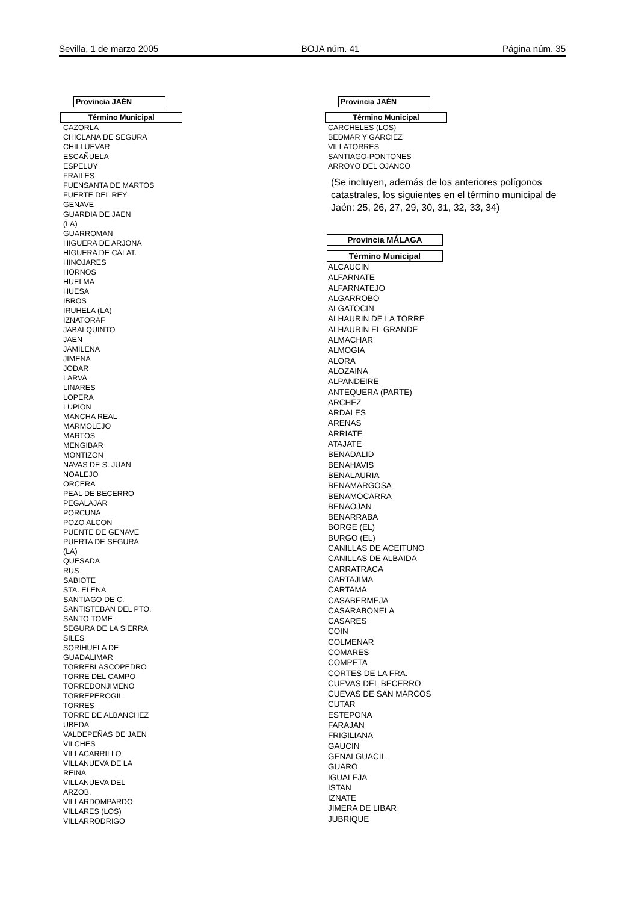Sevilla, 1 de marzo 2005 BOJA núm. 41 Página núm. 35
Provincia JAÉN
Término Municipal
CAZORLA
CHICLANA DE SEGURA
CHILLUEVAR
ESCAÑUELA
ESPELUY
FRAILES
FUENSANTA DE MARTOS
FUERTE DEL REY
GENAVE
GUARDIA DE JAEN
(LA)
GUARROMAN
HIGUERA DE ARJONA
HIGUERA DE CALAT.
HINOJARES
HORNOS
HUELMA
HUESA
IBROS
IRUHELA (LA)
IZNATORAF
JABALQUINTO
JAEN
JAMILENA
JIMENA
JODAR
LARVA
LINARES
LOPERA
LUPION
MANCHA REAL
MARMOLEJO
MARTOS
MENGIBAR
MONTIZON
NAVAS DE S. JUAN
NOALEJO
ORCERA
PEAL DE BECERRO
PEGALAJAR
PORCUNA
POZO ALCON
PUENTE DE GENAVE
PUERTA DE SEGURA
(LA)
QUESADA
RUS
SABIOTE
STA. ELENA
SANTIAGO DE C.
SANTISTEBAN DEL PTO.
SANTO TOME
SEGURA DE LA SIERRA
SILES
SORIHUELA DE
GUADALIMAR
TORREBLASCOPEDRO
TORRE DEL CAMPO
TORREDONJIMENO
TORREPEROGIL
TORRES
TORRE DE ALBANCHEZ
UBEDA
VALDEPEÑAS DE JAEN
VILCHES
VILLACARRILLO
VILLANUEVA DE LA
REINA
VILLANUEVA DEL
ARZOB.
VILLARDOMPARDO
VILLARES (LOS)
VILLARRODRIGO
Provincia JAÉN
Término Municipal
CARCHELES (LOS)
BEDMAR Y GARCIEZ
VILLATORRES
SANTIAGO-PONTONES
ARROYO DEL OJANCO
(Se incluyen, además de los anteriores polígonos catastrales, los siguientes en el término municipal de Jaén: 25, 26, 27, 29, 30, 31, 32, 33, 34)
Provincia MÁLAGA
Término Municipal
ALCAUCIN
ALFARNATE
ALFARNATEJO
ALGARROBO
ALGATOCIN
ALHAURIN DE LA TORRE
ALHAURIN EL GRANDE
ALMACHAR
ALMOGIA
ALORA
ALOZAINA
ALPANDEIRE
ANTEQUERA (PARTE)
ARCHEZ
ARDALES
ARENAS
ARRIATE
ATAJATE
BENADALID
BENAHAVIS
BENALAURIA
BENAMARGOSA
BENAMOCARRA
BENAOJAN
BENARRABA
BORGE (EL)
BURGO (EL)
CANILLAS DE ACEITUNO
CANILLAS DE ALBAIDA
CARRATRACA
CARTAJIMA
CARTAMA
CASABERMEJA
CASARABONELA
CASARES
COIN
COLMENAR
COMARES
COMPETA
CORTES DE LA FRA.
CUEVAS DEL BECERRO
CUEVAS DE SAN MARCOS
CUTAR
ESTEPONA
FARAJAN
FRIGILIANA
GAUCIN
GENALGUACIL
GUARO
IGUALEJA
ISTAN
IZNATE
JIMERA DE LIBAR
JUBRIQUE